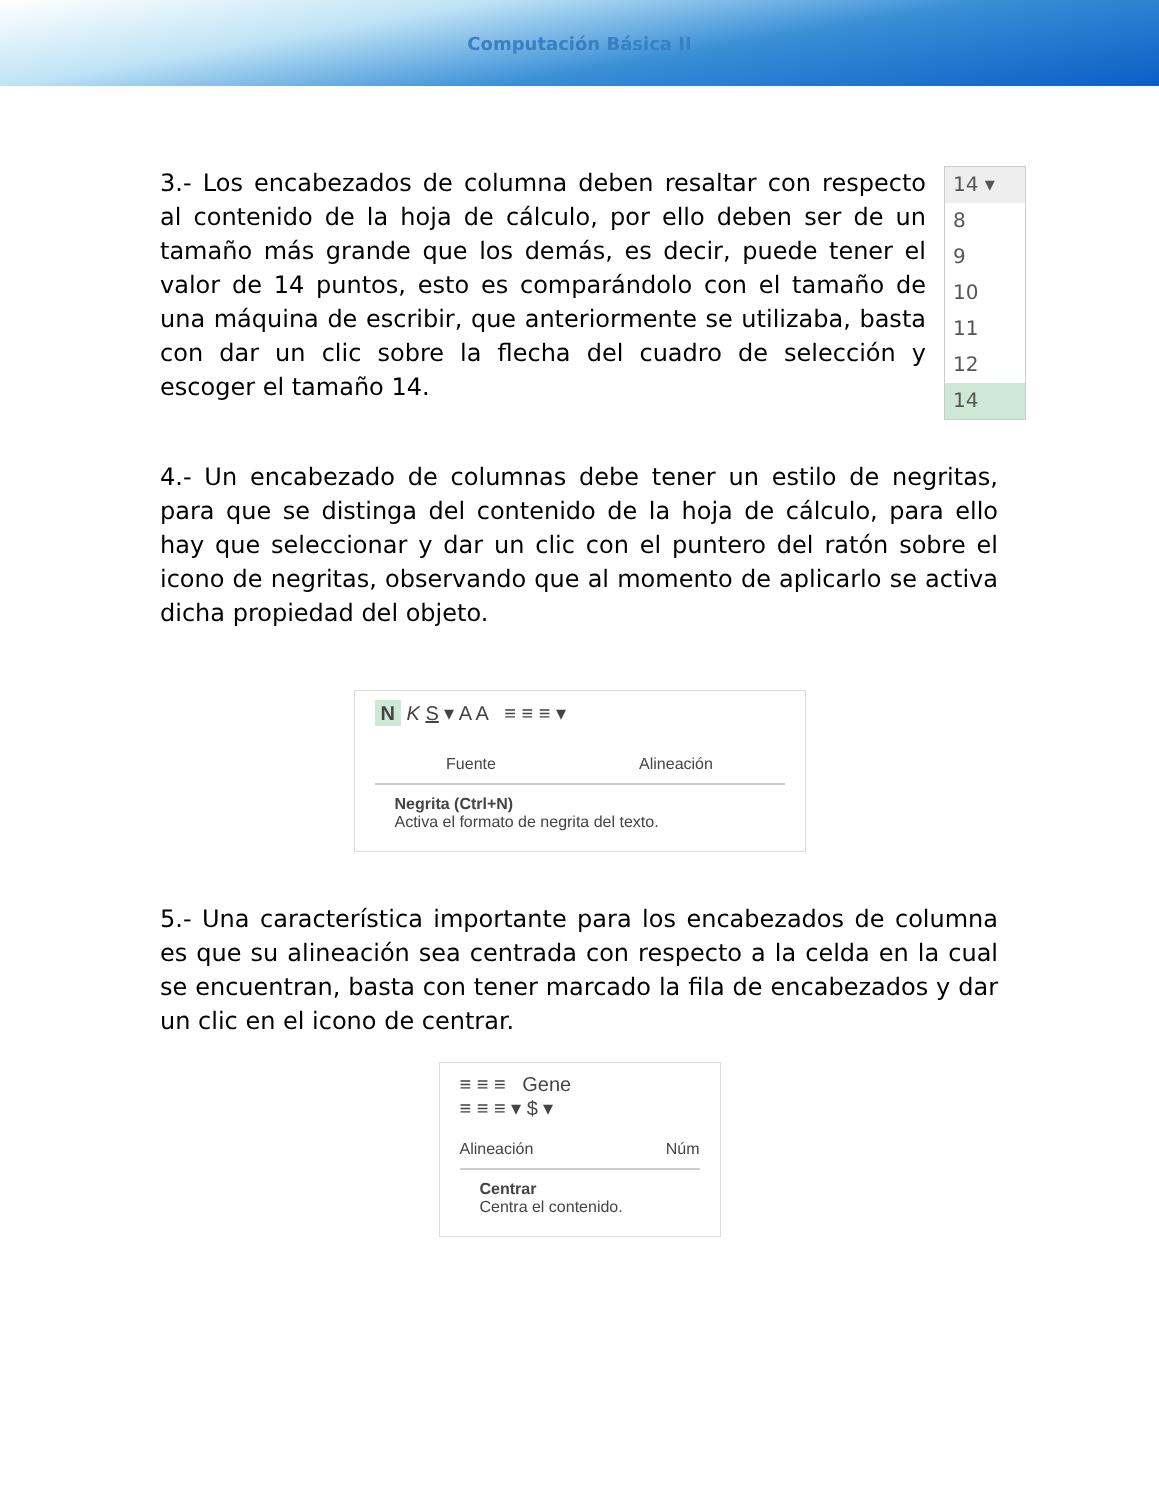Computación Básica II
3.- Los encabezados de columna deben resaltar con respecto al contenido de la hoja de cálculo, por ello deben ser de un tamaño más grande que los demás, es decir, puede tener el valor de 14 puntos, esto es comparándolo con el tamaño de una máquina de escribir, que anteriormente se utilizaba, basta con dar un clic sobre la flecha del cuadro de selección y escoger el tamaño 14.
14 ▾
8
9
10
11
12
14
4.- Un encabezado de columnas debe tener un estilo de negritas, para que se distinga del contenido de la hoja de cálculo, para ello hay que seleccionar y dar un clic con el puntero del ratón sobre el icono de negritas, observando que al momento de aplicarlo se activa dicha propiedad del objeto.
N K S ▾ A A ≡ ≡ ≡ ▾
Fuente Alineación
Negrita (Ctrl+N)
Activa el formato de negrita del texto.
5.- Una característica importante para los encabezados de columna es que su alineación sea centrada con respecto a la celda en la cual se encuentran, basta con tener marcado la fila de encabezados y dar un clic en el icono de centrar.
≡ ≡ ≡ Gene
≡ ≡ ≡ ▾ $ ▾
Alineación Núm
Centrar
Centra el contenido.